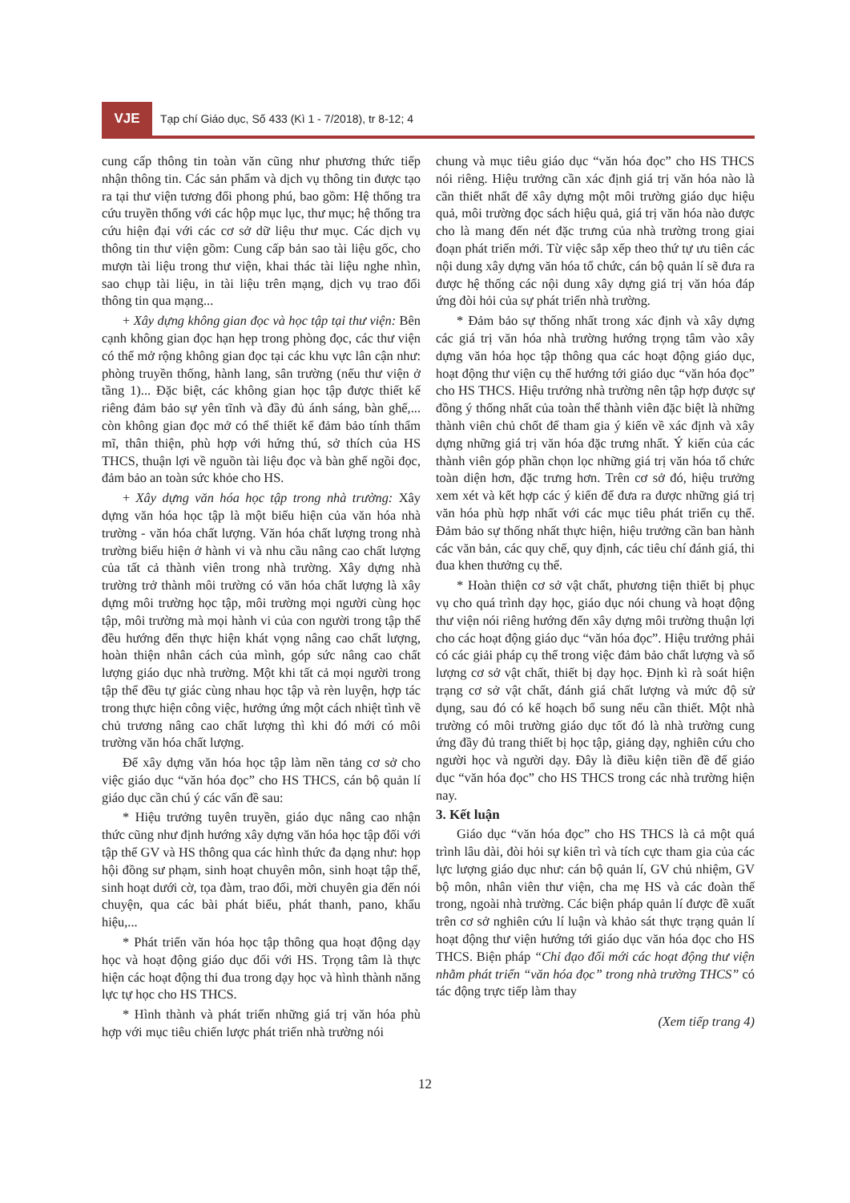VJE
Tạp chí Giáo dục, Số 433 (Kì 1 - 7/2018), tr 8-12; 4
cung cấp thông tin toàn văn cũng như phương thức tiếp nhận thông tin. Các sản phẩm và dịch vụ thông tin được tạo ra tại thư viện tương đối phong phú, bao gồm: Hệ thống tra cứu truyền thống với các hộp mục lục, thư mục; hệ thống tra cứu hiện đại với các cơ sở dữ liệu thư mục. Các dịch vụ thông tin thư viện gồm: Cung cấp bản sao tài liệu gốc, cho mượn tài liệu trong thư viện, khai thác tài liệu nghe nhìn, sao chụp tài liệu, in tài liệu trên mạng, dịch vụ trao đổi thông tin qua mạng...
+ Xây dựng không gian đọc và học tập tại thư viện: Bên cạnh không gian đọc hạn hẹp trong phòng đọc, các thư viện có thể mở rộng không gian đọc tại các khu vực lân cận như: phòng truyền thống, hành lang, sân trường (nếu thư viện ở tầng 1)... Đặc biệt, các không gian học tập được thiết kế riêng đảm bảo sự yên tĩnh và đầy đủ ánh sáng, bàn ghế,... còn không gian đọc mở có thể thiết kế đảm bảo tính thẩm mĩ, thân thiện, phù hợp với hứng thú, sở thích của HS THCS, thuận lợi về nguồn tài liệu đọc và bàn ghế ngồi đọc, đảm bảo an toàn sức khỏe cho HS.
+ Xây dựng văn hóa học tập trong nhà trường: Xây dựng văn hóa học tập là một biểu hiện của văn hóa nhà trường - văn hóa chất lượng. Văn hóa chất lượng trong nhà trường biểu hiện ở hành vi và nhu cầu nâng cao chất lượng của tất cả thành viên trong nhà trường. Xây dựng nhà trường trở thành môi trường có văn hóa chất lượng là xây dựng môi trường học tập, môi trường mọi người cùng học tập, môi trường mà mọi hành vi của con người trong tập thể đều hướng đến thực hiện khát vọng nâng cao chất lượng, hoàn thiện nhân cách của mình, góp sức nâng cao chất lượng giáo dục nhà trường. Một khi tất cả mọi người trong tập thể đều tự giác cùng nhau học tập và rèn luyện, hợp tác trong thực hiện công việc, hưởng ứng một cách nhiệt tình về chủ trương nâng cao chất lượng thì khi đó mới có môi trường văn hóa chất lượng.
Để xây dựng văn hóa học tập làm nền tảng cơ sở cho việc giáo dục “văn hóa đọc” cho HS THCS, cán bộ quản lí giáo dục cần chú ý các vấn đề sau:
* Hiệu trưởng tuyên truyền, giáo dục nâng cao nhận thức cũng như định hướng xây dựng văn hóa học tập đối với tập thể GV và HS thông qua các hình thức đa dạng như: họp hội đồng sư phạm, sinh hoạt chuyên môn, sinh hoạt tập thể, sinh hoạt dưới cờ, tọa đàm, trao đổi, mời chuyên gia đến nói chuyện, qua các bài phát biểu, phát thanh, pano, khẩu hiệu,...
* Phát triển văn hóa học tập thông qua hoạt động dạy học và hoạt động giáo dục đối với HS. Trọng tâm là thực hiện các hoạt động thi đua trong dạy học và hình thành năng lực tự học cho HS THCS.
* Hình thành và phát triển những giá trị văn hóa phù hợp với mục tiêu chiến lược phát triển nhà trường nói
chung và mục tiêu giáo dục “văn hóa đọc” cho HS THCS nói riêng. Hiệu trưởng cần xác định giá trị văn hóa nào là cần thiết nhất để xây dựng một môi trường giáo dục hiệu quả, môi trường đọc sách hiệu quả, giá trị văn hóa nào được cho là mang đến nét đặc trưng của nhà trường trong giai đoạn phát triển mới. Từ việc sắp xếp theo thứ tự ưu tiên các nội dung xây dựng văn hóa tổ chức, cán bộ quản lí sẽ đưa ra được hệ thống các nội dung xây dựng giá trị văn hóa đáp ứng đòi hỏi của sự phát triển nhà trường.
* Đảm bảo sự thống nhất trong xác định và xây dựng các giá trị văn hóa nhà trường hướng trọng tâm vào xây dựng văn hóa học tập thông qua các hoạt động giáo dục, hoạt động thư viện cụ thể hướng tới giáo dục “văn hóa đọc” cho HS THCS. Hiệu trưởng nhà trường nên tập hợp được sự đồng ý thống nhất của toàn thể thành viên đặc biệt là những thành viên chủ chốt để tham gia ý kiến về xác định và xây dựng những giá trị văn hóa đặc trưng nhất. Ý kiến của các thành viên góp phần chọn lọc những giá trị văn hóa tổ chức toàn diện hơn, đặc trưng hơn. Trên cơ sở đó, hiệu trưởng xem xét và kết hợp các ý kiến để đưa ra được những giá trị văn hóa phù hợp nhất với các mục tiêu phát triển cụ thể. Đảm bảo sự thống nhất thực hiện, hiệu trưởng cần ban hành các văn bản, các quy chế, quy định, các tiêu chí đánh giá, thi đua khen thưởng cụ thể.
* Hoàn thiện cơ sở vật chất, phương tiện thiết bị phục vụ cho quá trình dạy học, giáo dục nói chung và hoạt động thư viện nói riêng hướng đến xây dựng môi trường thuận lợi cho các hoạt động giáo dục “văn hóa đọc”. Hiệu trưởng phải có các giải pháp cụ thể trong việc đảm bảo chất lượng và số lượng cơ sở vật chất, thiết bị dạy học. Định kì rà soát hiện trạng cơ sở vật chất, đánh giá chất lượng và mức độ sử dụng, sau đó có kế hoạch bổ sung nếu cần thiết. Một nhà trường có môi trường giáo dục tốt đó là nhà trường cung ứng đầy đủ trang thiết bị học tập, giảng dạy, nghiên cứu cho người học và người dạy. Đây là điều kiện tiền đề để giáo dục “văn hóa đọc” cho HS THCS trong các nhà trường hiện nay.
3. Kết luận
Giáo dục “văn hóa đọc” cho HS THCS là cả một quá trình lâu dài, đòi hỏi sự kiên trì và tích cực tham gia của các lực lượng giáo dục như: cán bộ quản lí, GV chủ nhiệm, GV bộ môn, nhân viên thư viện, cha mẹ HS và các đoàn thể trong, ngoài nhà trường. Các biện pháp quản lí được đề xuất trên cơ sở nghiên cứu lí luận và khảo sát thực trạng quản lí hoạt động thư viện hướng tới giáo dục văn hóa đọc cho HS THCS. Biện pháp “Chỉ đạo đổi mới các hoạt động thư viện nhằm phát triển “văn hóa đọc” trong nhà trường THCS” có tác động trực tiếp làm thay
(Xem tiếp trang 4)
12